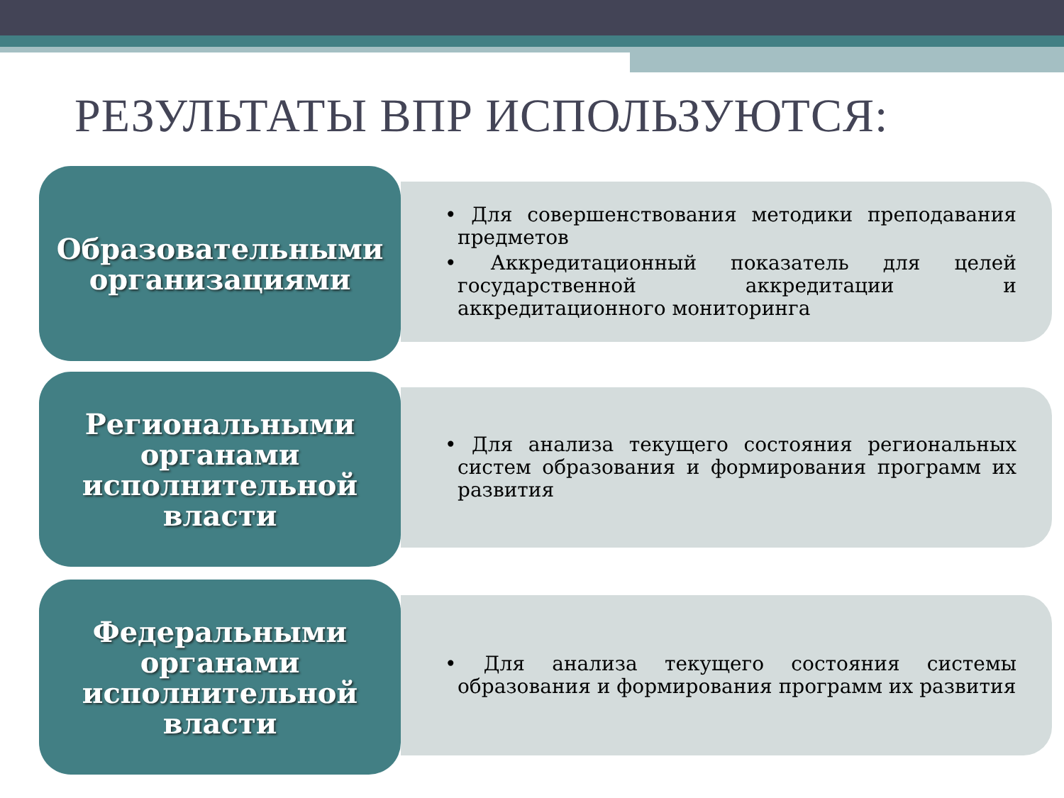РЕЗУЛЬТАТЫ ВПР ИСПОЛЬЗУЮТСЯ:
Образовательными организациями
• Для совершенствования методики преподавания предметов
• Аккредитационный показатель для целей государственной аккредитации и аккредитационного мониторинга
Региональными органами исполнительной власти
• Для анализа текущего состояния региональных систем образования и формирования программ их развития
Федеральными органами исполнительной власти
• Для анализа текущего состояния системы образования и формирования программ их развития